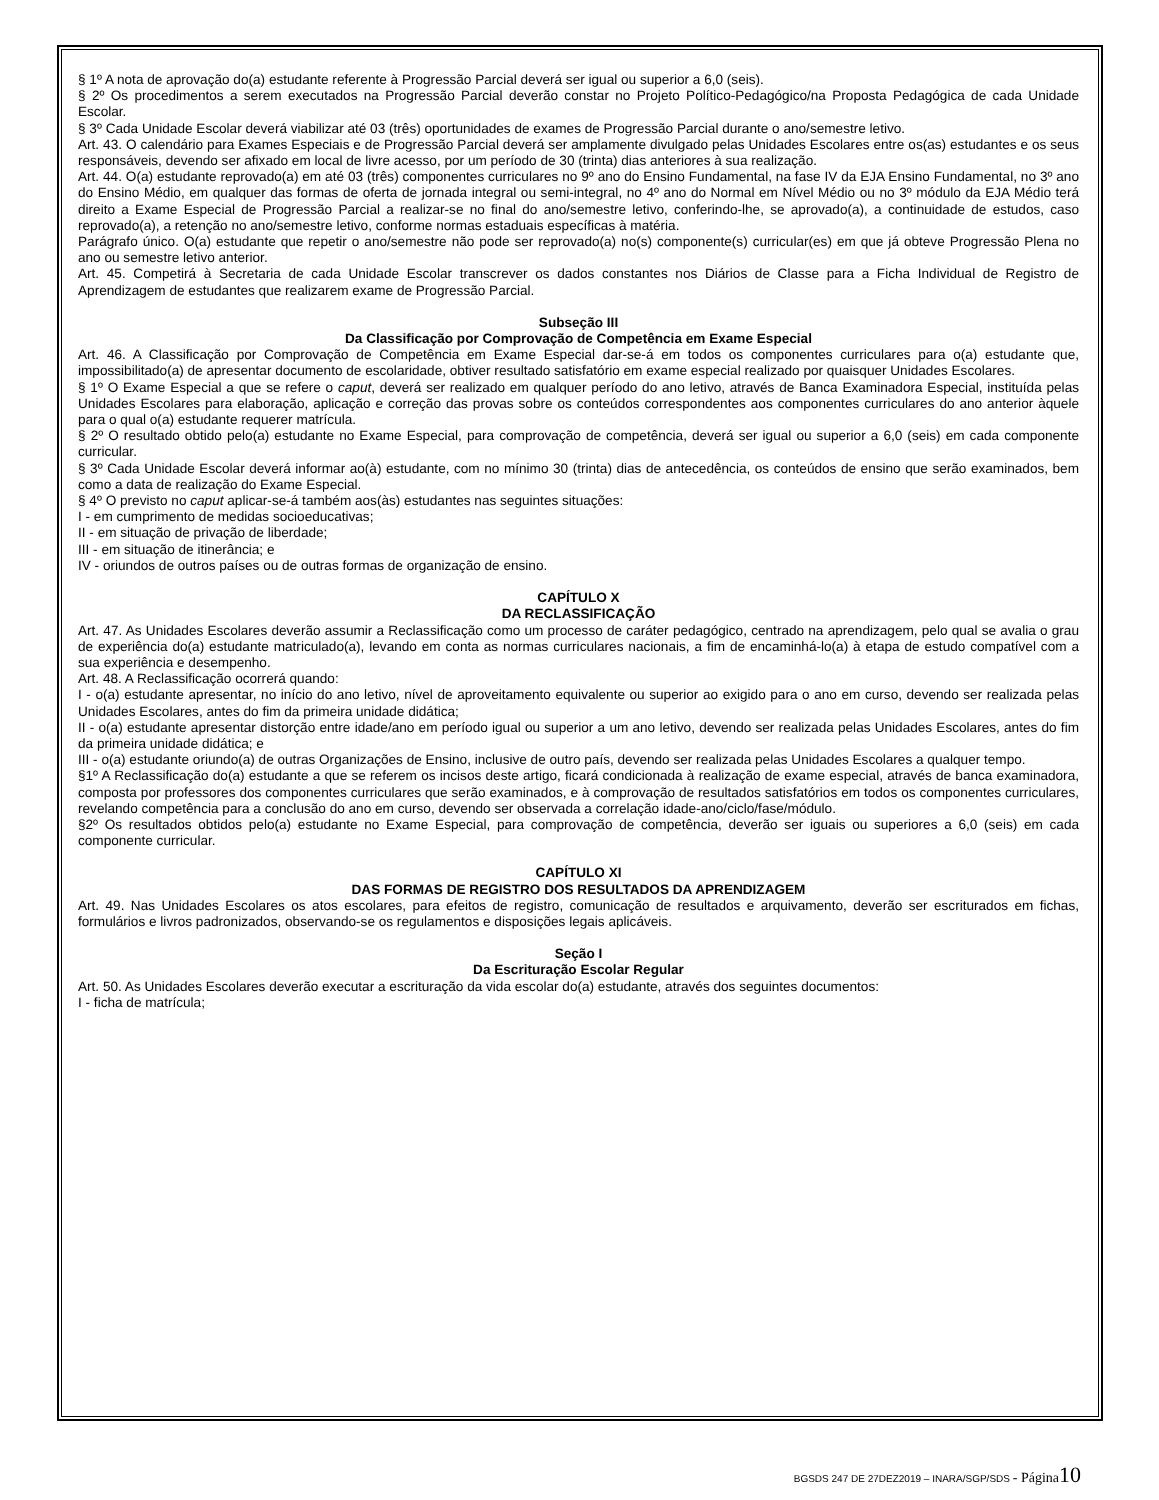§ 1º A nota de aprovação do(a) estudante referente à Progressão Parcial deverá ser igual ou superior a 6,0 (seis).
§ 2º Os procedimentos a serem executados na Progressão Parcial deverão constar no Projeto Político-Pedagógico/na Proposta Pedagógica de cada Unidade Escolar.
§ 3º Cada Unidade Escolar deverá viabilizar até 03 (três) oportunidades de exames de Progressão Parcial durante o ano/semestre letivo.
Art. 43. O calendário para Exames Especiais e de Progressão Parcial deverá ser amplamente divulgado pelas Unidades Escolares entre os(as) estudantes e os seus responsáveis, devendo ser afixado em local de livre acesso, por um período de 30 (trinta) dias anteriores à sua realização.
Art. 44. O(a) estudante reprovado(a) em até 03 (três) componentes curriculares no 9º ano do Ensino Fundamental, na fase IV da EJA Ensino Fundamental, no 3º ano do Ensino Médio, em qualquer das formas de oferta de jornada integral ou semi-integral, no 4º ano do Normal em Nível Médio ou no 3º módulo da EJA Médio terá direito a Exame Especial de Progressão Parcial a realizar-se no final do ano/semestre letivo, conferindo-lhe, se aprovado(a), a continuidade de estudos, caso reprovado(a), a retenção no ano/semestre letivo, conforme normas estaduais específicas à matéria.
Parágrafo único. O(a) estudante que repetir o ano/semestre não pode ser reprovado(a) no(s) componente(s) curricular(es) em que já obteve Progressão Plena no ano ou semestre letivo anterior.
Art. 45. Competirá à Secretaria de cada Unidade Escolar transcrever os dados constantes nos Diários de Classe para a Ficha Individual de Registro de Aprendizagem de estudantes que realizarem exame de Progressão Parcial.
Subseção III
Da Classificação por Comprovação de Competência em Exame Especial
Art. 46. A Classificação por Comprovação de Competência em Exame Especial dar-se-á em todos os componentes curriculares para o(a) estudante que, impossibilitado(a) de apresentar documento de escolaridade, obtiver resultado satisfatório em exame especial realizado por quaisquer Unidades Escolares.
§ 1º O Exame Especial a que se refere o caput, deverá ser realizado em qualquer período do ano letivo, através de Banca Examinadora Especial, instituída pelas Unidades Escolares para elaboração, aplicação e correção das provas sobre os conteúdos correspondentes aos componentes curriculares do ano anterior àquele para o qual o(a) estudante requerer matrícula.
§ 2º O resultado obtido pelo(a) estudante no Exame Especial, para comprovação de competência, deverá ser igual ou superior a 6,0 (seis) em cada componente curricular.
§ 3º Cada Unidade Escolar deverá informar ao(à) estudante, com no mínimo 30 (trinta) dias de antecedência, os conteúdos de ensino que serão examinados, bem como a data de realização do Exame Especial.
§ 4º O previsto no caput aplicar-se-á também aos(às) estudantes nas seguintes situações:
I - em cumprimento de medidas socioeducativas;
II - em situação de privação de liberdade;
III - em situação de itinerância; e
IV - oriundos de outros países ou de outras formas de organização de ensino.
CAPÍTULO X
DA RECLASSIFICAÇÃO
Art. 47. As Unidades Escolares deverão assumir a Reclassificação como um processo de caráter pedagógico, centrado na aprendizagem, pelo qual se avalia o grau de experiência do(a) estudante matriculado(a), levando em conta as normas curriculares nacionais, a fim de encaminhá-lo(a) à etapa de estudo compatível com a sua experiência e desempenho.
Art. 48. A Reclassificação ocorrerá quando:
I - o(a) estudante apresentar, no início do ano letivo, nível de aproveitamento equivalente ou superior ao exigido para o ano em curso, devendo ser realizada pelas Unidades Escolares, antes do fim da primeira unidade didática;
II - o(a) estudante apresentar distorção entre idade/ano em período igual ou superior a um ano letivo, devendo ser realizada pelas Unidades Escolares, antes do fim da primeira unidade didática; e
III - o(a) estudante oriundo(a) de outras Organizações de Ensino, inclusive de outro país, devendo ser realizada pelas Unidades Escolares a qualquer tempo.
§1º A Reclassificação do(a) estudante a que se referem os incisos deste artigo, ficará condicionada à realização de exame especial, através de banca examinadora, composta por professores dos componentes curriculares que serão examinados, e à comprovação de resultados satisfatórios em todos os componentes curriculares, revelando competência para a conclusão do ano em curso, devendo ser observada a correlação idade-ano/ciclo/fase/módulo.
§2º Os resultados obtidos pelo(a) estudante no Exame Especial, para comprovação de competência, deverão ser iguais ou superiores a 6,0 (seis) em cada componente curricular.
CAPÍTULO XI
DAS FORMAS DE REGISTRO DOS RESULTADOS DA APRENDIZAGEM
Art. 49. Nas Unidades Escolares os atos escolares, para efeitos de registro, comunicação de resultados e arquivamento, deverão ser escriturados em fichas, formulários e livros padronizados, observando-se os regulamentos e disposições legais aplicáveis.
Seção I
Da Escrituração Escolar Regular
Art. 50. As Unidades Escolares deverão executar a escrituração da vida escolar do(a) estudante, através dos seguintes documentos:
I - ficha de matrícula;
BGSDS 247 DE 27DEZ2019 – INARA/SGP/SDS - Página 10